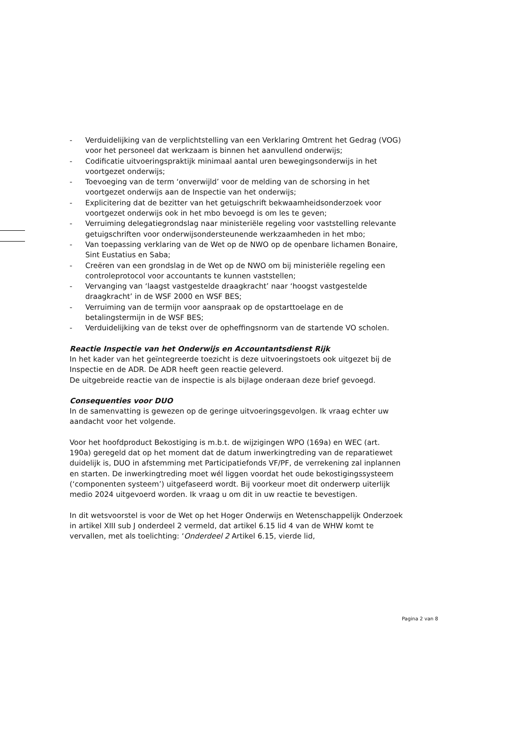- Verduidelijking van de verplichtstelling van een Verklaring Omtrent het Gedrag (VOG) voor het personeel dat werkzaam is binnen het aanvullend onderwijs;
- Codificatie uitvoeringspraktijk minimaal aantal uren bewegingsonderwijs in het voortgezet onderwijs;
- Toevoeging van de term ‘onverwijld’ voor de melding van de schorsing in het voortgezet onderwijs aan de Inspectie van het onderwijs;
- Explicitering dat de bezitter van het getuigschrift bekwaamheidsonderzoek voor voortgezet onderwijs ook in het mbo bevoegd is om les te geven;
- Verruiming delegatiegrondslag naar ministeriële regeling voor vaststelling relevante getuigschriften voor onderwijsondersteunende werkzaamheden in het mbo;
- Van toepassing verklaring van de Wet op de NWO op de openbare lichamen Bonaire, Sint Eustatius en Saba;
- Creëren van een grondslag in de Wet op de NWO om bij ministeriële regeling een controleprotocol voor accountants te kunnen vaststellen;
- Vervanging van ‘laagst vastgestelde draagkracht’ naar ‘hoogst vastgestelde draagkracht’ in de WSF 2000 en WSF BES;
- Verruiming van de termijn voor aanspraak op de opstarttoelage en de betalingstermijn in de WSF BES;
- Verduidelijking van de tekst over de opheffingsnorm van de startende VO scholen.
Reactie Inspectie van het Onderwijs en Accountantsdienst Rijk
In het kader van het geïntegreerde toezicht is deze uitvoeringstoets ook uitgezet bij de Inspectie en de ADR. De ADR heeft geen reactie geleverd.
De uitgebreide reactie van de inspectie is als bijlage onderaan deze brief gevoegd.
Consequenties voor DUO
In de samenvatting is gewezen op de geringe uitvoeringsgevolgen. Ik vraag echter uw aandacht voor het volgende.
Voor het hoofdproduct Bekostiging is m.b.t. de wijzigingen WPO (169a) en WEC (art. 190a) geregeld dat op het moment dat de datum inwerkingtreding van de reparatiewet duidelijk is, DUO in afstemming met Participatiefonds VF/PF, de verrekening zal inplannen en starten. De inwerkingtreding moet wél liggen voordat het oude bekostigingssysteem (‘componenten systeem’) uitgefaseerd wordt. Bij voorkeur moet dit onderwerp uiterlijk medio 2024 uitgevoerd worden. Ik vraag u om dit in uw reactie te bevestigen.
In dit wetsvoorstel is voor de Wet op het Hoger Onderwijs en Wetenschappelijk Onderzoek in artikel XIII sub J onderdeel 2 vermeld, dat artikel 6.15 lid 4 van de WHW komt te vervallen, met als toelichting: ‘Onderdeel 2 Artikel 6.15, vierde lid,
Pagina 2 van 8